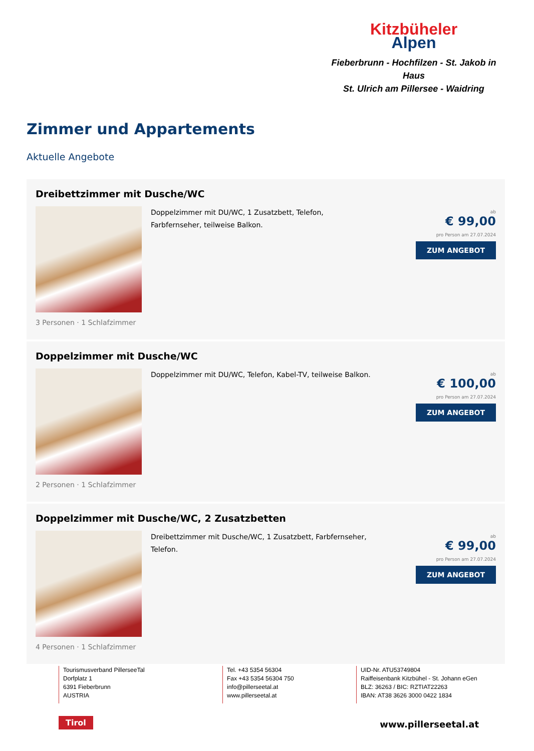Kitzbüheler
Alpen
Fieberbrunn - Hochfilzen - St. Jakob in Haus
St. Ulrich am Pillersee - Waidring
Zimmer und Appartements
Aktuelle Angebote
Dreibettzimmer mit Dusche/WC
Doppelzimmer mit DU/WC, 1 Zusatzbett, Telefon, Farbfernseher, teilweise Balkon.
3 Personen · 1 Schlafzimmer
ab
€ 99,00
pro Person am 27.07.2024
ZUM ANGEBOT
Doppelzimmer mit Dusche/WC
Doppelzimmer mit DU/WC, Telefon, Kabel-TV, teilweise Balkon.
2 Personen · 1 Schlafzimmer
ab
€ 100,00
pro Person am 27.07.2024
ZUM ANGEBOT
Doppelzimmer mit Dusche/WC, 2 Zusatzbetten
Dreibettzimmer mit Dusche/WC, 1 Zusatzbett, Farbfernseher, Telefon.
4 Personen · 1 Schlafzimmer
ab
€ 99,00
pro Person am 27.07.2024
ZUM ANGEBOT
Tourismusverband PillerseeTal
Dorfplatz 1
6391 Fieberbrunn
AUSTRIA
Tel. +43 5354 56304
Fax +43 5354 56304 750
info@pillerseetal.at
www.pillerseetal.at
UID-Nr. ATU53749804
Raiffeisenbank Kitzbühel - St. Johann eGen
BLZ: 36263 / BIC: RZTIAT22263
IBAN: AT38 3626 3000 0422 1834
Tirol www.pillerseetal.at